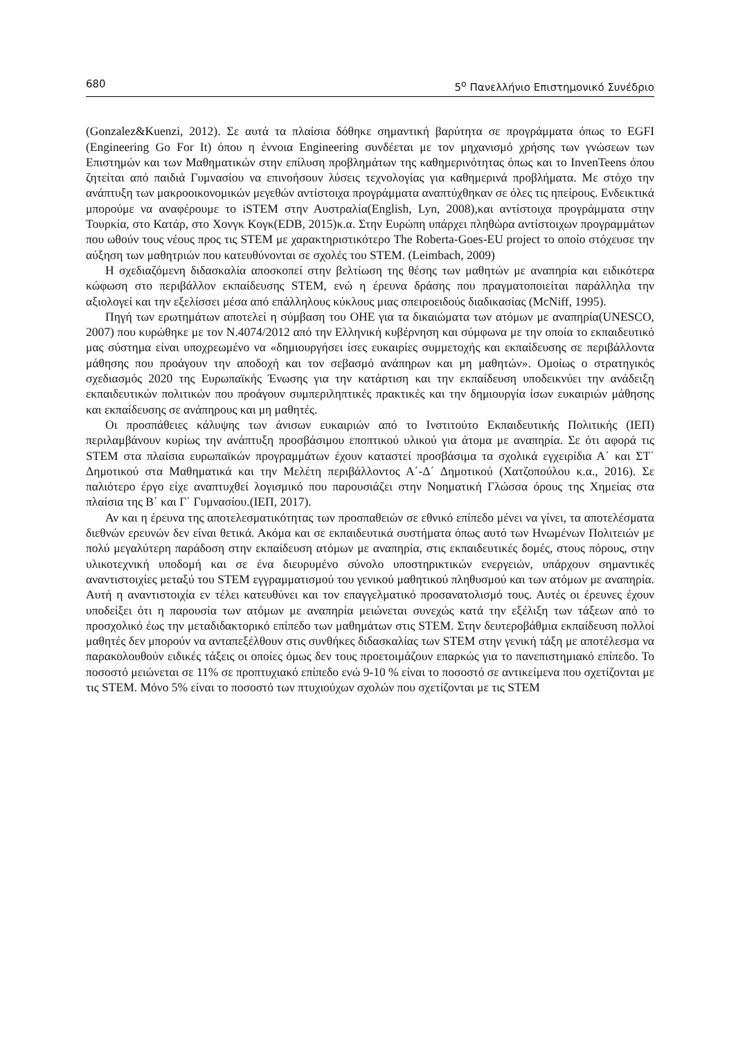680 5<sup>ο</sup> Πανελλήνιο Επιστημονικό Συνέδριο
(Gonzalez&Kuenzi, 2012). Σε αυτά τα πλαίσια δόθηκε σημαντική βαρύτητα σε προγράμματα όπως το EGFI (Engineering Go For It) όπου η έννοια Engineering συνδέεται με τον μηχανισμό χρήσης των γνώσεων των Επιστημών και των Μαθηματικών στην επίλυση προβλημάτων της καθημερινότητας όπως και το InvenTeens όπου ζητείται από παιδιά Γυμνασίου να επινοήσουν λύσεις τεχνολογίας για καθημερινά προβλήματα. Με στόχο την ανάπτυξη των μακροοικονομικών μεγεθών αντίστοιχα προγράμματα αναπτύχθηκαν σε όλες τις ηπείρους. Ενδεικτικά μπορούμε να αναφέρουμε το iSTEM στην Αυστραλία(English, Lyn, 2008),και αντίστοιχα προγράμματα στην Τουρκία, στο Κατάρ, στο Χονγκ Κογκ(EDB, 2015)κ.α. Στην Ευρώπη υπάρχει πληθώρα αντίστοιχων προγραμμάτων που ωθούν τους νέους προς τις STEM με χαρακτηριστικότερο The Roberta-Goes-EU project το οποίο στόχευσε την αύξηση των μαθητριών που κατευθύνονται σε σχολές του STEM. (Leimbach, 2009)
Η σχεδιαζόμενη διδασκαλία αποσκοπεί στην βελτίωση της θέσης των μαθητών με αναπηρία και ειδικότερα κώφωση στο περιβάλλον εκπαίδευσης STEM, ενώ η έρευνα δράσης που πραγματοποιείται παράλληλα την αξιολογεί και την εξελίσσει μέσα από επάλληλους κύκλους μιας σπειροειδούς διαδικασίας (McNiff, 1995).
Πηγή των ερωτημάτων αποτελεί η σύμβαση του ΟΗΕ για τα δικαιώματα των ατόμων με αναπηρία(UNESCO, 2007) που κυρώθηκε με τον Ν.4074/2012 από την Ελληνική κυβέρνηση και σύμφωνα με την οποία το εκπαιδευτικό μας σύστημα είναι υποχρεωμένο να «δημιουργήσει ίσες ευκαιρίες συμμετοχής και εκπαίδευσης σε περιβάλλοντα μάθησης που προάγουν την αποδοχή και τον σεβασμό ανάπηρων και μη μαθητών». Ομοίως ο στρατηγικός σχεδιασμός 2020 της Ευρωπαϊκής Ένωσης για την κατάρτιση και την εκπαίδευση υποδεικνύει την ανάδειξη εκπαιδευτικών πολιτικών που προάγουν συμπεριληπτικές πρακτικές και την δημιουργία ίσων ευκαιριών μάθησης και εκπαίδευσης σε ανάπηρους και μη μαθητές.
Οι προσπάθειες κάλυψης των άνισων ευκαιριών από το Ινστιτούτο Εκπαιδευτικής Πολιτικής (ΙΕΠ) περιλαμβάνουν κυρίως την ανάπτυξη προσβάσιμου εποπτικού υλικού για άτομα με αναπηρία. Σε ότι αφορά τις STEM στα πλαίσια ευρωπαϊκών προγραμμάτων έχουν καταστεί προσβάσιμα τα σχολικά εγχειρίδια Α΄ και ΣΤ΄ Δημοτικού στα Μαθηματικά και την Μελέτη περιβάλλοντος Α΄-Δ΄ Δημοτικού (Χατζοπούλου κ.α., 2016). Σε παλιότερο έργο είχε αναπτυχθεί λογισμικό που παρουσιάζει στην Νοηματική Γλώσσα όρους της Χημείας στα πλαίσια της Β΄ και Γ΄ Γυμνασίου.(ΙΕΠ, 2017).
Αν και η έρευνα της αποτελεσματικότητας των προσπαθειών σε εθνικό επίπεδο μένει να γίνει, τα αποτελέσματα διεθνών ερευνών δεν είναι θετικά. Ακόμα και σε εκπαιδευτικά συστήματα όπως αυτό των Ηνωμένων Πολιτειών με πολύ μεγαλύτερη παράδοση στην εκπαίδευση ατόμων με αναπηρία, στις εκπαιδευτικές δομές, στους πόρους, στην υλικοτεχνική υποδομή και σε ένα διευρυμένο σύνολο υποστηρικτικών ενεργειών, υπάρχουν σημαντικές αναντιστοιχίες μεταξύ του STEM εγγραμματισμού του γενικού μαθητικού πληθυσμού και των ατόμων με αναπηρία. Αυτή η αναντιστοιχία εν τέλει κατευθύνει και τον επαγγελματικό προσανατολισμό τους. Αυτές οι έρευνες έχουν υποδείξει ότι η παρουσία των ατόμων με αναπηρία μειώνεται συνεχώς κατά την εξέλιξη των τάξεων από το προσχολικό έως την μεταδιδακτορικό επίπεδο των μαθημάτων στις STEM. Στην δευτεροβάθμια εκπαίδευση πολλοί μαθητές δεν μπορούν να ανταπεξέλθουν στις συνθήκες διδασκαλίας των STEM στην γενική τάξη με αποτέλεσμα να παρακολουθούν ειδικές τάξεις οι οποίες όμως δεν τους προετοιμάζουν επαρκώς για το πανεπιστημιακό επίπεδο. Το ποσοστό μειώνεται σε 11% σε προπτυχιακό επίπεδο ενώ 9-10 % είναι το ποσοστό σε αντικείμενα που σχετίζονται με τις STEM. Μόνο 5% είναι το ποσοστό των πτυχιούχων σχολών που σχετίζονται με τις STEM